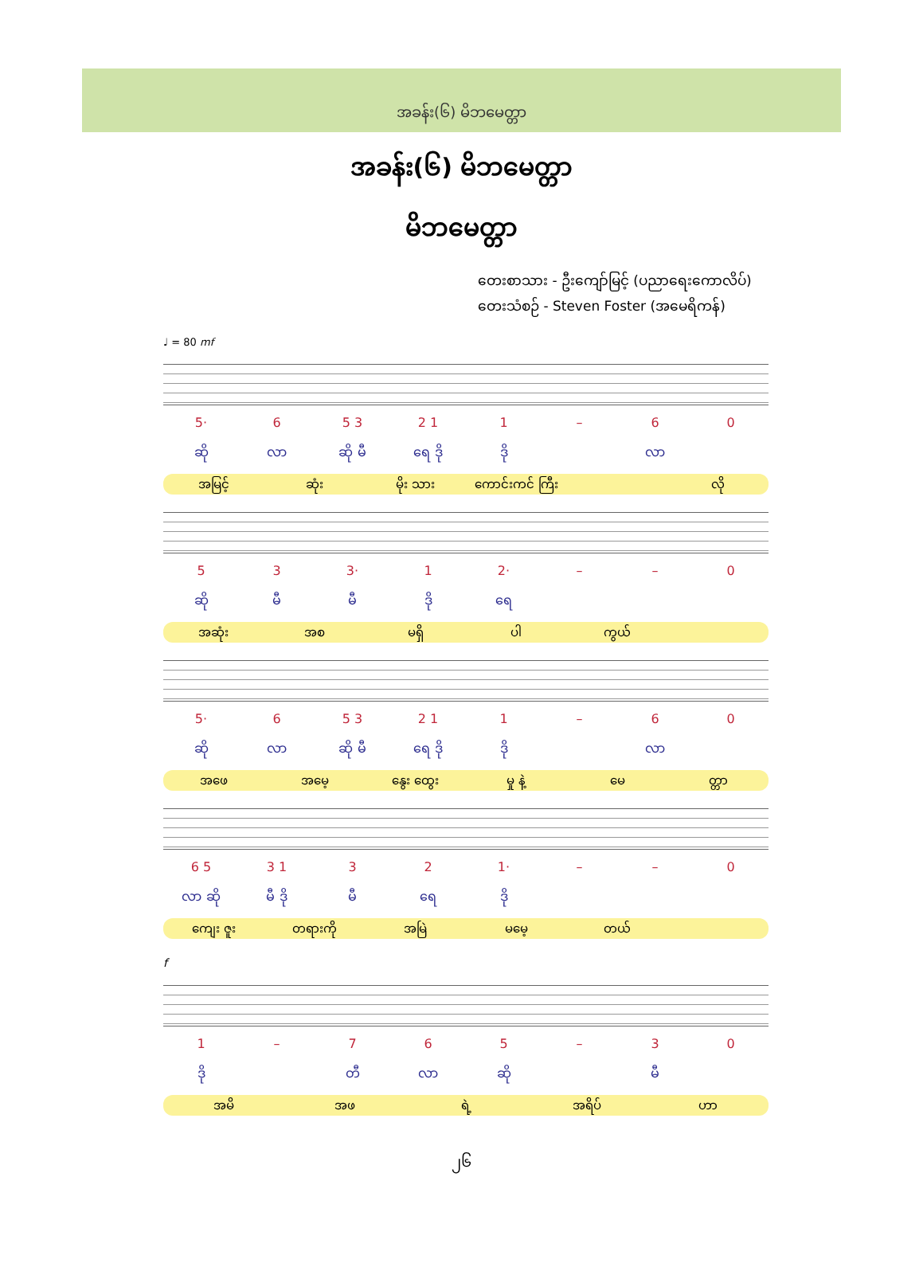အခန်း(၆) မိဘမေတ္တာ
အခန်း(၆) မိဘမေတ္တာ
မိဘမေတ္တာ
တေးစာသား - ဦးကျော်မြင့် (ပညာရေးကောလိပ်)
တေးသံစဉ် - Steven Foster (အမေရိကန်)
♩ = 80 mf
5· 6 5 3 2 1 1 – 60
ဆို လာ ဆို မီ ရေ ဒို ဒို လာ
အမြင့် ဆုံး မိုး သား ကောင်းကင် ကြီး လို
53 3· 1 2· – – 0
ဆို မီ မီ ဒို ရေ
အဆုံး အစ မရှိ ပါ ကွယ်
5· 6 5 3 2 1 1 – 60
ဆို လာ ဆို မီ ရေ ဒို ဒို လာ
အဖေ အမေ့ နွေး ထွေး မှု နဲ့ မေ တ္တာ
6 5 3 1 32 1· – – 0
လာ ဆို မီ ဒို မီ ရေ ဒို
ကျေး ဇူး တရားကို အမြဲ မမေ့ တယ်
f
1 – 765 – 30
ဒို တီ လာ ဆို မီ
အမိ အဖ ရဲ့ အရိပ် ဟာ
၂၆